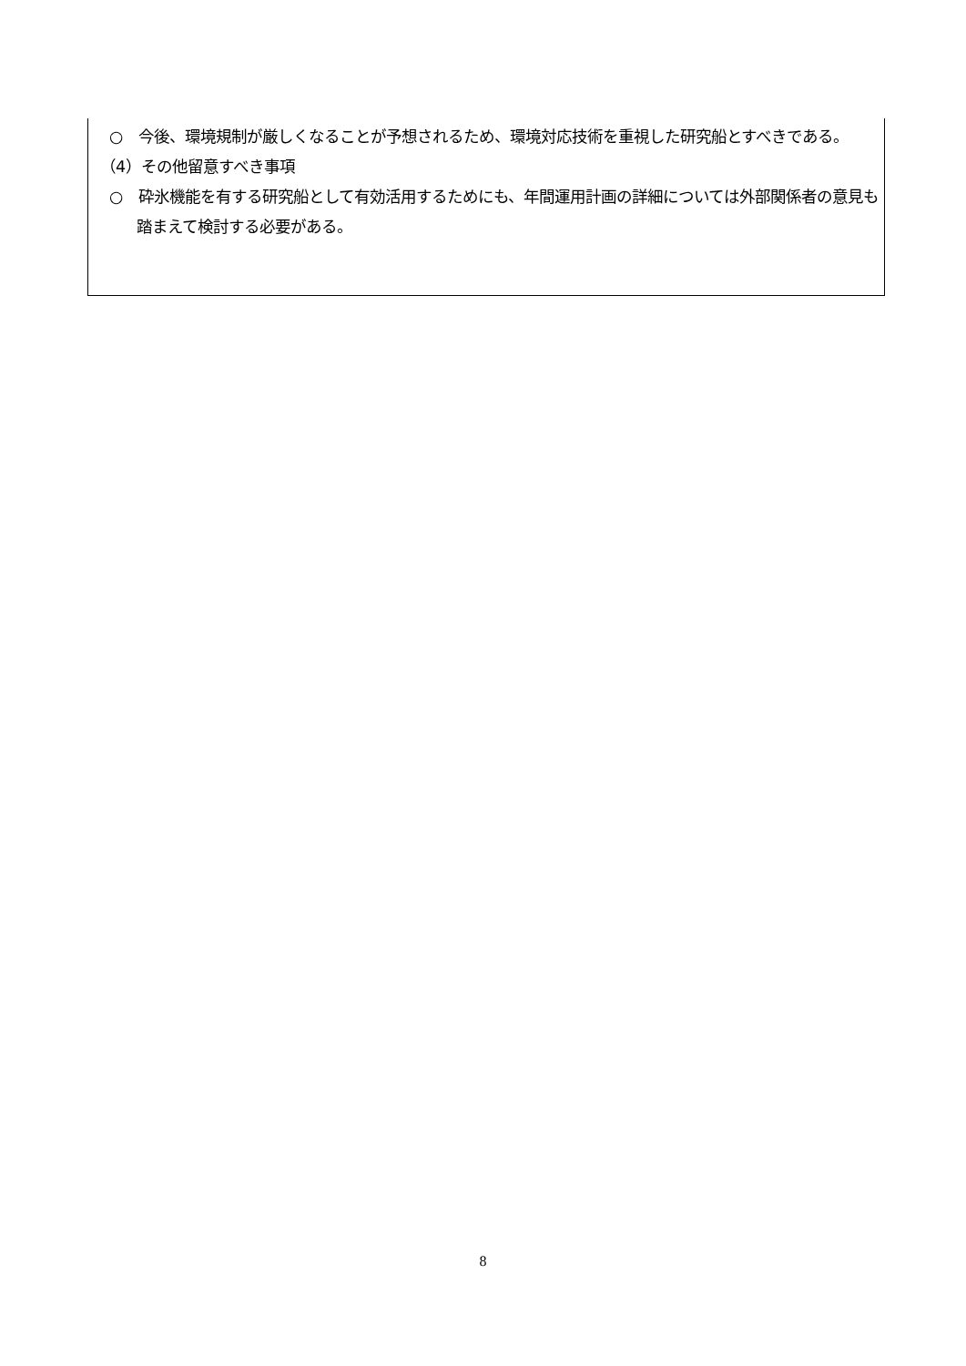○　今後、環境規制が厳しくなることが予想されるため、環境対応技術を重視した研究船とすべきである。
（4）その他留意すべき事項
○　砕氷機能を有する研究船として有効活用するためにも、年間運用計画の詳細については外部関係者の意見も踏まえて検討する必要がある。
8